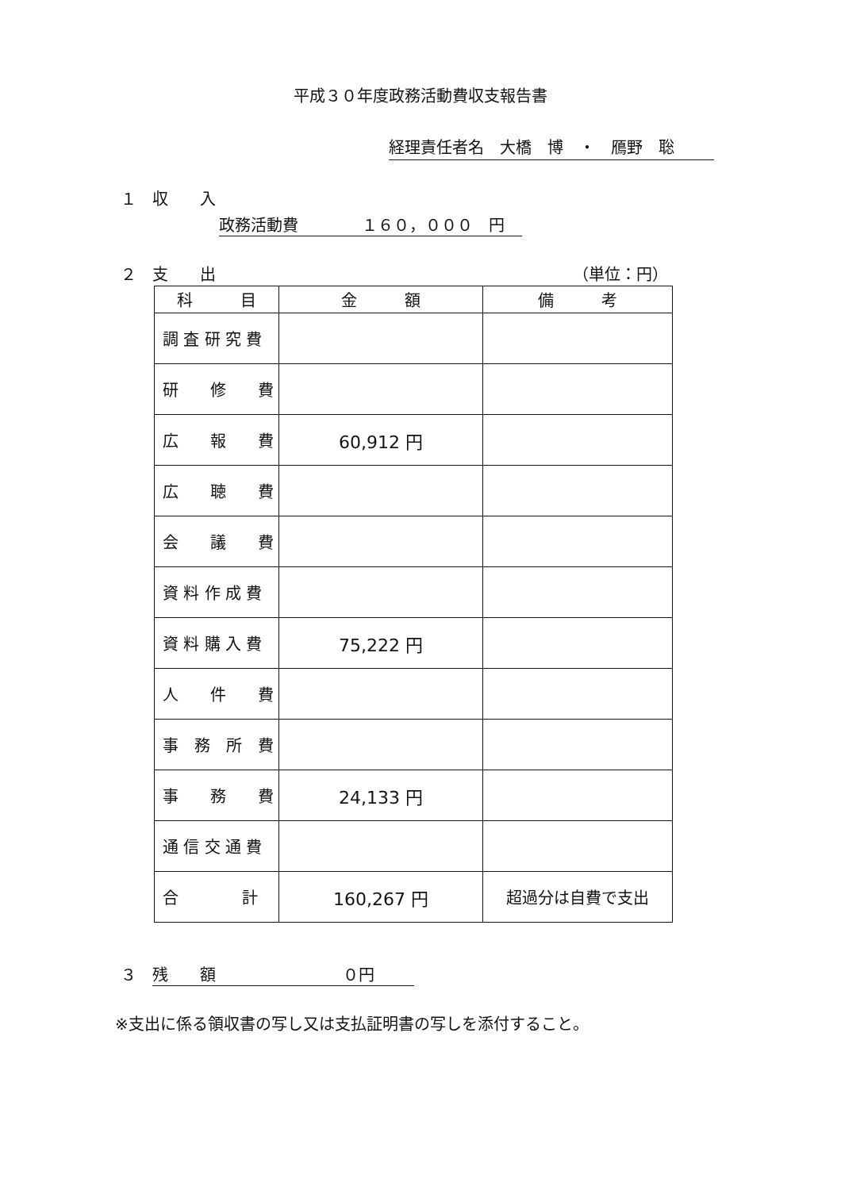平成３０年度政務活動費収支報告書
経理責任者名　大橋　博　・　鴈野　聡
１　収　　入
政務活動費　　　　１６０，０００　円
２　支　　出 （単位：円）
| 科 目 | 金 額 | 備 考 |
| --- | --- | --- |
| 調 査 研 究 費 | | |
| 研 修 費 | | |
| 広 報 費 | 60,912 円 | |
| 広 聴 費 | | |
| 会 議 費 | | |
| 資 料 作 成 費 | | |
| 資 料 購 入 費 | 75,222 円 | |
| 人 件 費 | | |
| 事 務 所 費 | | |
| 事 務 費 | 24,133 円 | |
| 通 信 交 通 費 | | |
| 合 計 | 160,267 円 | 超過分は自費で支出 |
３　残　　額　　　　　　　　０円
※支出に係る領収書の写し又は支払証明書の写しを添付すること。